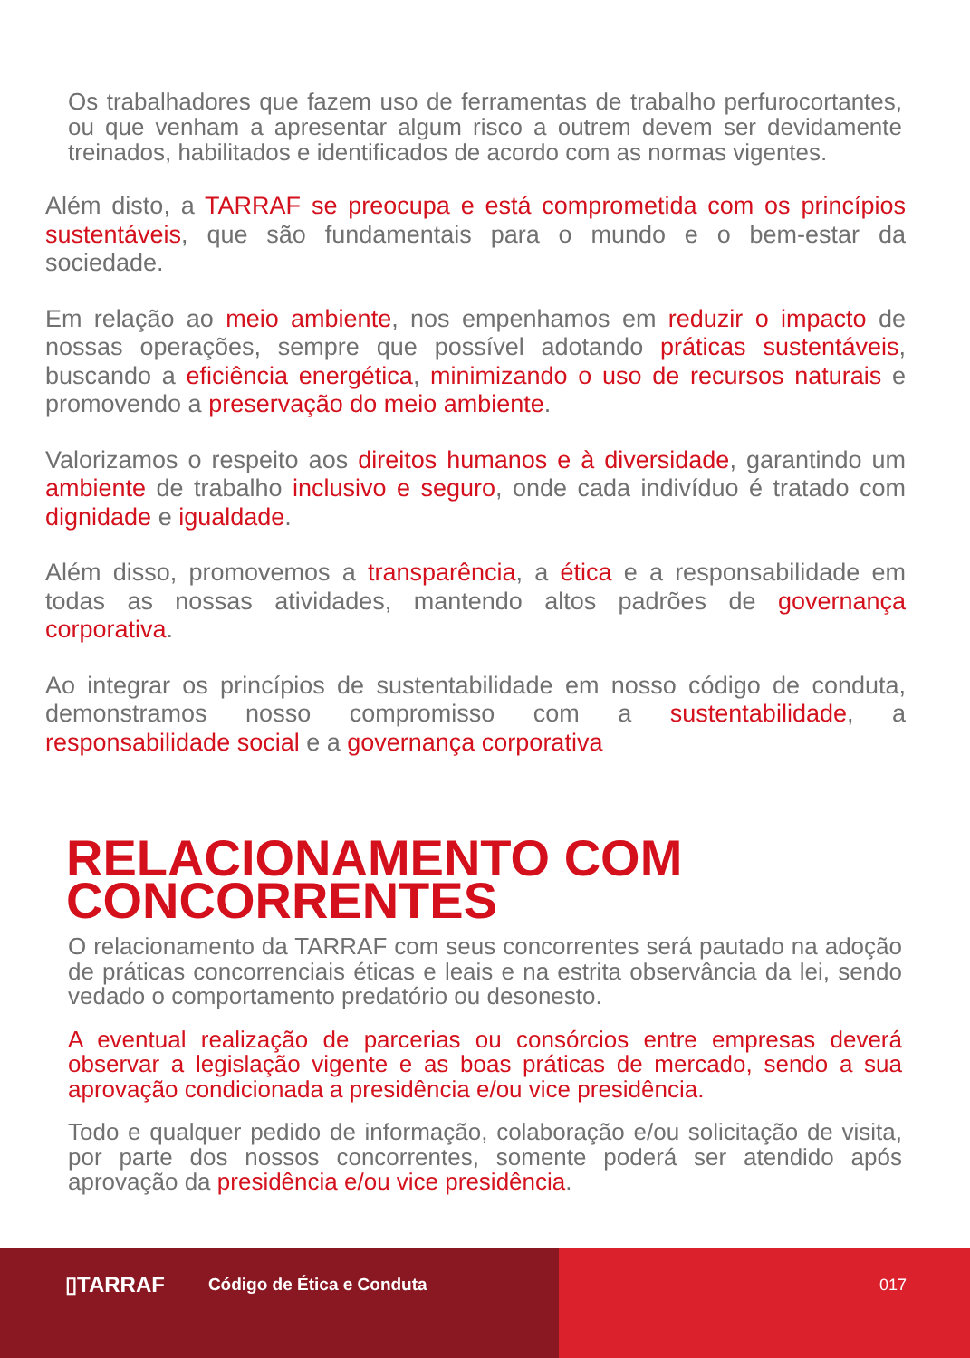Os trabalhadores que fazem uso de ferramentas de trabalho perfurocortantes, ou que venham a apresentar algum risco a outrem devem ser devidamente treinados, habilitados e identificados de acordo com as normas vigentes.
Além disto, a TARRAF se preocupa e está comprometida com os princípios sustentáveis, que são fundamentais para o mundo e o bem-estar da sociedade.
Em relação ao meio ambiente, nos empenhamos em reduzir o impacto de nossas operações, sempre que possível adotando práticas sustentáveis, buscando a eficiência energética, minimizando o uso de recursos naturais e promovendo a preservação do meio ambiente.
Valorizamos o respeito aos direitos humanos e à diversidade, garantindo um ambiente de trabalho inclusivo e seguro, onde cada indivíduo é tratado com dignidade e igualdade.
Além disso, promovemos a transparência, a ética e a responsabilidade em todas as nossas atividades, mantendo altos padrões de governança corporativa.
Ao integrar os princípios de sustentabilidade em nosso código de conduta, demonstramos nosso compromisso com a sustentabilidade, a responsabilidade social e a governança corporativa
RELACIONAMENTO COM
CONCORRENTES
O relacionamento da TARRAF com seus concorrentes será pautado na adoção de práticas concorrenciais éticas e leais e na estrita observância da lei, sendo vedado o comportamento predatório ou desonesto.
A eventual realização de parcerias ou consórcios entre empresas deverá observar a legislação vigente e as boas práticas de mercado, sendo a sua aprovação condicionada a presidência e/ou vice presidência.
Todo e qualquer pedido de informação, colaboração e/ou solicitação de visita, por parte dos nossos concorrentes, somente poderá ser atendido após aprovação da presidência e/ou vice presidência.
▯TARRAF Código de Ética e Conduta 017